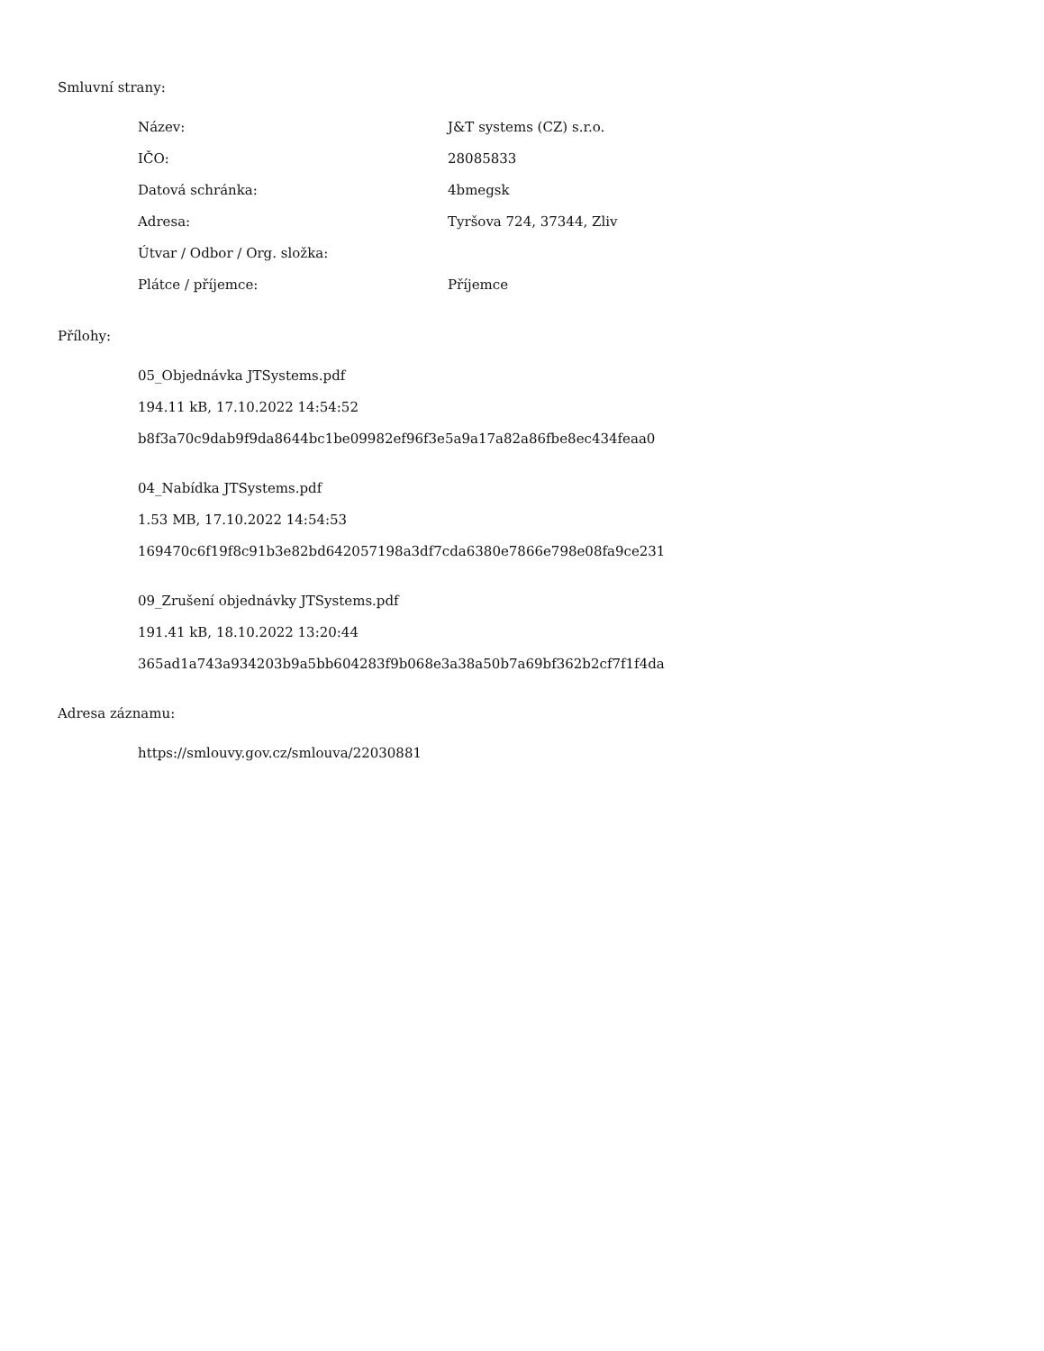Smluvní strany:
| Název: | J&T systems (CZ) s.r.o. |
| IČO: | 28085833 |
| Datová schránka: | 4bmegsk |
| Adresa: | Tyršova 724, 37344, Zliv |
| Útvar / Odbor / Org. složka: | |
| Plátce / příjemce: | Příjemce |
Přílohy:
05_Objednávka JTSystems.pdf
194.11 kB, 17.10.2022 14:54:52
b8f3a70c9dab9f9da8644bc1be09982ef96f3e5a9a17a82a86fbe8ec434feaa0
04_Nabídka JTSystems.pdf
1.53 MB, 17.10.2022 14:54:53
169470c6f19f8c91b3e82bd642057198a3df7cda6380e7866e798e08fa9ce231
09_Zrušení objednávky JTSystems.pdf
191.41 kB, 18.10.2022 13:20:44
365ad1a743a934203b9a5bb604283f9b068e3a38a50b7a69bf362b2cf7f1f4da
Adresa záznamu:
https://smlouvy.gov.cz/smlouva/22030881